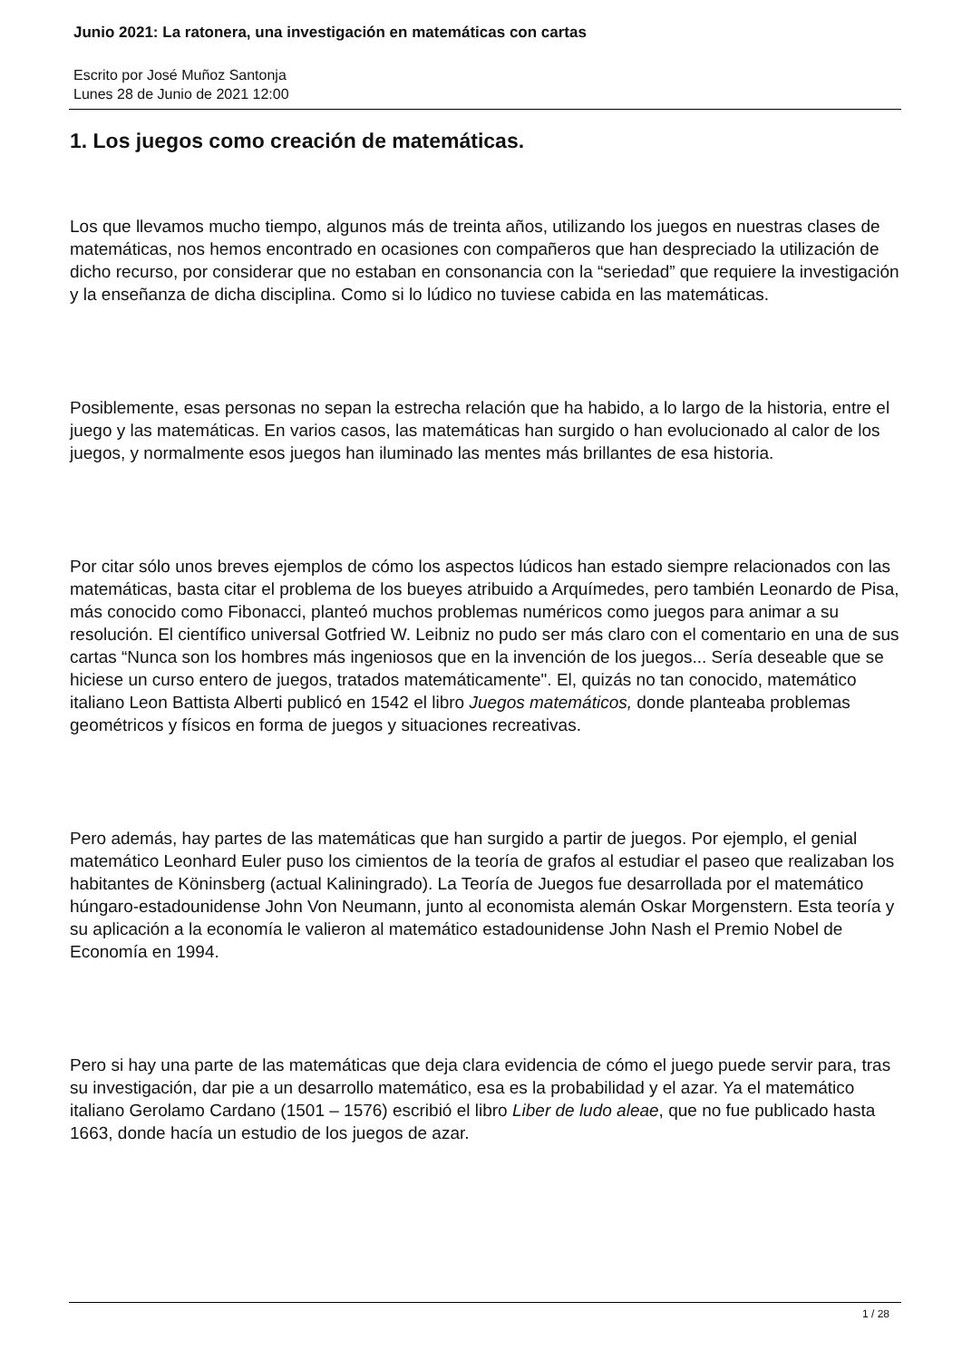Junio 2021: La ratonera, una investigación en matemáticas con cartas
Escrito por José Muñoz Santonja
Lunes 28 de Junio de 2021 12:00
1. Los juegos como creación de matemáticas.
Los que llevamos mucho tiempo, algunos más de treinta años, utilizando los juegos en nuestras clases de matemáticas, nos hemos encontrado en ocasiones con compañeros que han despreciado la utilización de dicho recurso, por considerar que no estaban en consonancia con la “seriedad” que requiere la investigación y la enseñanza de dicha disciplina. Como si lo lúdico no tuviese cabida en las matemáticas.
Posiblemente, esas personas no sepan la estrecha relación que ha habido, a lo largo de la historia, entre el juego y las matemáticas. En varios casos, las matemáticas han surgido o han evolucionado al calor de los juegos, y normalmente esos juegos han iluminado las mentes más brillantes de esa historia.
Por citar sólo unos breves ejemplos de cómo los aspectos lúdicos han estado siempre relacionados con las matemáticas, basta citar el problema de los bueyes atribuido a Arquímedes, pero también Leonardo de Pisa, más conocido como Fibonacci, planteó muchos problemas numéricos como juegos para animar a su resolución. El científico universal Gotfried W. Leibniz no pudo ser más claro con el comentario en una de sus cartas “Nunca son los hombres más ingeniosos que en la invención de los juegos... Sería deseable que se hiciese un curso entero de juegos, tratados matemáticamente". El, quizás no tan conocido, matemático italiano Leon Battista Alberti publicó en 1542 el libro Juegos matemáticos, donde planteaba problemas geométricos y físicos en forma de juegos y situaciones recreativas.
Pero además, hay partes de las matemáticas que han surgido a partir de juegos. Por ejemplo, el genial matemático Leonhard Euler puso los cimientos de la teoría de grafos al estudiar el paseo que realizaban los habitantes de Köninsberg (actual Kaliningrado). La Teoría de Juegos fue desarrollada por el matemático húngaro-estadounidense John Von Neumann, junto al economista alemán Oskar Morgenstern. Esta teoría y su aplicación a la economía le valieron al matemático estadounidense John Nash el Premio Nobel de Economía en 1994.
Pero si hay una parte de las matemáticas que deja clara evidencia de cómo el juego puede servir para, tras su investigación, dar pie a un desarrollo matemático, esa es la probabilidad y el azar. Ya el matemático italiano Gerolamo Cardano (1501 – 1576) escribió el libro Liber de ludo aleae, que no fue publicado hasta 1663, donde hacía un estudio de los juegos de azar.
1 / 28